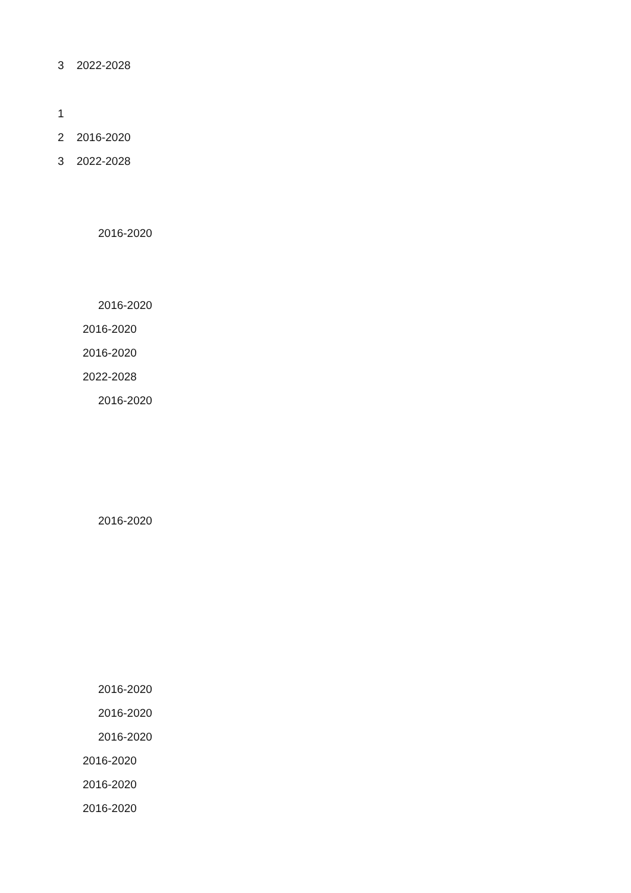3 2022-2028
1
2 2016-2020
3 2022-2028
2016-2020
2016-2020
2016-2020
2016-2020
2022-2028
2016-2020
2016-2020
2016-2020
2016-2020
2016-2020
2016-2020
2016-2020
2016-2020